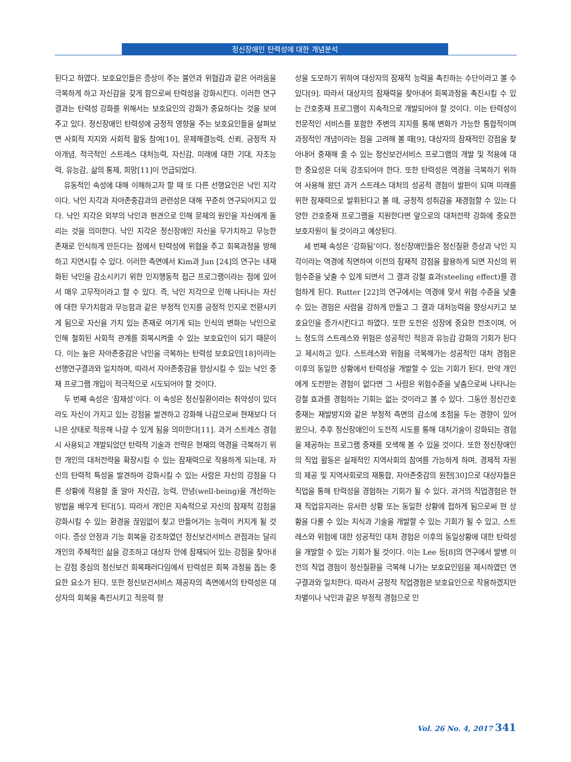정신장애인 탄력성에 대한 개념분석
된다고 하였다. 보호요인들은 증상이 주는 불안과 위협감과 같은 어려움을 극복하게 하고 자신감을 갖게 함으로써 탄력성을 강화시킨다. 이러한 연구결과는 탄력성 강화를 위해서는 보호요인의 강화가 중요하다는 것을 보여주고 있다. 정신장애인 탄력성에 긍정적 영향을 주는 보호요인들을 살펴보면 사회적 지지와 사회적 활동 참여[10], 문제해결능력, 신뢰, 긍정적 자아개념, 적극적인 스트레스 대처능력, 자신감, 미래에 대한 기대, 자조능력, 유능감, 삶의 통제, 희망[11]이 언급되었다.
유동적인 속성에 대해 이해하고자 할 때 또 다른 선행요인은 낙인 지각이다. 낙인 지각과 자아존중감과의 관련성은 대해 꾸준히 연구되어지고 있다. 낙인 지각은 외부의 낙인과 편견으로 인해 문제의 원인을 자신에게 돌리는 것을 의미한다. 낙인 지각은 정신장애인 자신을 무가치하고 무능한 존재로 인식하게 만든다는 점에서 탄력성에 위협을 주고 회복과정을 방해하고 지연시킬 수 있다. 이러한 측면에서 Kim과 Jun [24]의 연구는 내재화된 낙인을 감소시키기 위한 인지행동적 접근 프로그램이라는 점에 있어서 매우 고무적이라고 할 수 있다. 즉, 낙인 지각으로 인해 나타나는 자신에 대한 무가치함과 무능함과 같은 부정적 인지를 긍정적 인지로 전환시키게 됨으로 자신을 가치 있는 존재로 여기게 되는 인식의 변화는 낙인으로 인해 철회된 사회적 관계를 회복시켜줄 수 있는 보호요인이 되기 때문이다. 이는 높은 자아존중감은 낙인을 극복하는 탄력성 보호요인[18]이라는 선행연구결과와 일치하며, 따라서 자아존중감을 향상시킬 수 있는 낙인 중재 프로그램 개입이 적극적으로 시도되어야 할 것이다.
두 번째 속성은 ‘잠재성’이다. 이 속성은 정신질환이라는 취약성이 있더라도 자신이 가지고 있는 강점을 발견하고 강화해 나감으로써 현재보다 더 나은 상태로 적응해 나갈 수 있게 됨을 의미한다[11]. 과거 스트레스 경험 시 사용되고 개발되었던 탄력적 기술과 전략은 현재의 역경을 극복하기 위한 개인의 대처전략을 확장시킬 수 있는 잠재력으로 작용하게 되는데, 자신의 탄력적 특성을 발견하여 강화시킬 수 있는 사람은 자신의 강점을 다른 상황에 적용할 줄 알아 자신감, 능력, 안녕(well-being)을 개선하는 방법을 배우게 된다[5]. 따라서 개인은 지속적으로 자신의 잠재적 강점을 강화시킬 수 있는 환경을 끊임없이 찾고 만들어가는 능력이 커지게 될 것이다. 증상 안정과 기능 회복을 강조하였던 정신보건서비스 관점과는 달리 개인의 주체적인 삶을 강조하고 대상자 안에 잠재되어 있는 강점을 찾아내는 강점 중심의 정신보건 회복패러다임에서 탄력성은 회복 과정을 돕는 중요한 요소가 된다. 또한 정신보건서비스 제공자의 측면에서의 탄력성은 대상자의 회복을 촉진시키고 적응력 향
상을 도모하기 위하여 대상자의 잠재적 능력을 촉진하는 수단이라고 볼 수 있다[9]. 따라서 대상자의 잠재력을 찾아내어 회복과정을 촉진시킬 수 있는 간호중재 프로그램이 지속적으로 개발되어야 할 것이다. 이는 탄력성이 전문적인 서비스를 포함한 주변의 지지를 통해 변화가 가능한 통합적이며 과정적인 개념이라는 점을 고려해 볼 때[9], 대상자의 잠재적인 강점을 찾아내어 중재해 줄 수 있는 정신보건서비스 프로그램의 개발 및 적용에 대한 중요성은 더욱 강조되어야 한다. 또한 탄력성은 역경을 극복하기 위하여 사용해 왔던 과거 스트레스 대처의 성공적 경험이 발판이 되며 미래를 위한 잠재력으로 발휘된다고 볼 때, 긍정적 성취감을 재경험할 수 있는 다양한 간호중재 프로그램을 지원한다면 앞으로의 대처전략 강화에 중요한 보호자원이 될 것이라고 예상된다.
세 번째 속성은 ‘강화됨’이다. 정신장애인들은 정신질환 증상과 낙인 지각이라는 역경에 직면하여 이전의 잠재적 강점을 활용하게 되면 자신의 위험수준을 낮출 수 있게 되면서 그 결과 강철 효과(steeling effect)를 경험하게 된다. Rutter [22]의 연구에서는 역경에 맞서 위험 수준을 낮출 수 있는 경험은 사람을 강하게 만들고 그 결과 대처능력을 향상시키고 보호요인을 증가시킨다고 하였다. 또한 도전은 성장에 중요한 전조이며, 어느 정도의 스트레스와 위험은 성공적인 적응과 유능감 강화의 기회가 된다고 제시하고 있다. 스트레스와 위험을 극복해가는 성공적인 대처 경험은 이후의 동일한 상황에서 탄력성을 개발할 수 있는 기회가 된다. 만약 개인에게 도전받는 경험이 없다면 그 사람은 위험수준을 낮춤으로써 나타나는 강철 효과를 경험하는 기회는 없는 것이라고 볼 수 있다. 그동안 정신간호중재는 재발방지와 같은 부정적 측면의 감소에 초점을 두는 경향이 있어 왔으나, 추후 정신장애인이 도전적 시도를 통해 대처기술이 강화되는 경험을 제공하는 프로그램 중재를 모색해 볼 수 있을 것이다. 또한 정신장애인의 직업 활동은 실제적인 지역사회의 참여를 가능하게 하며, 경제적 자원의 제공 및 지역사회로의 재통합, 자아존중감의 원천[30]으로 대상자들은 직업을 통해 탄력성을 경험하는 기회가 될 수 있다. 과거의 직업경험은 현재 직업유지라는 유사한 상황 또는 동일한 상황에 접하게 됨으로써 현 상황을 다룰 수 있는 지식과 기술을 개발할 수 있는 기회가 될 수 있고, 스트레스와 위험에 대한 성공적인 대처 경험은 이후의 동일상황에 대한 탄력성을 개발할 수 있는 기회가 될 것이다. 이는 Lee 등[8]의 연구에서 발병 이전의 직업 경험이 정신질환을 극복해 나가는 보호요인임을 제시하였던 연구결과와 일치한다. 따라서 긍정적 직업경험은 보호요인으로 작용하겠지만 차별이나 낙인과 같은 부정적 경험으로 인
Vol. 26 No. 4, 2017 341